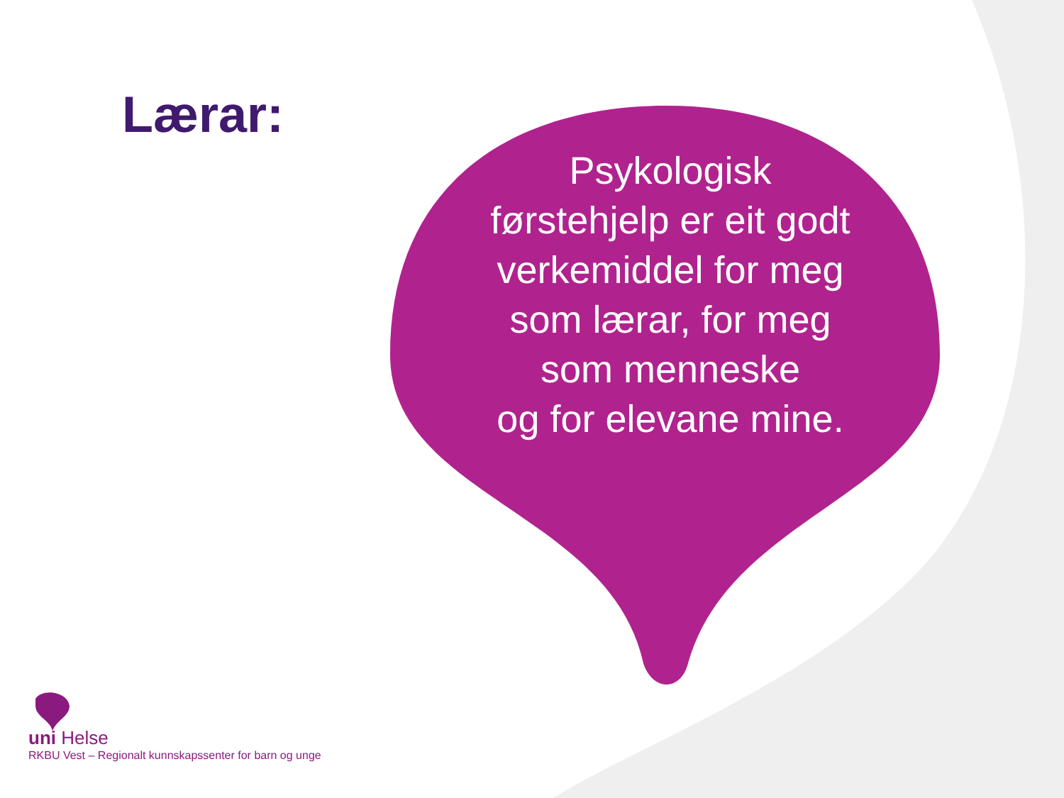Lærar:
Psykologisk førstehjelp er eit godt verkemiddel for meg som lærar, for meg som menneske
og for elevane mine.
uni Helse
RKBU Vest – Regionalt kunnskapssenter for barn og unge